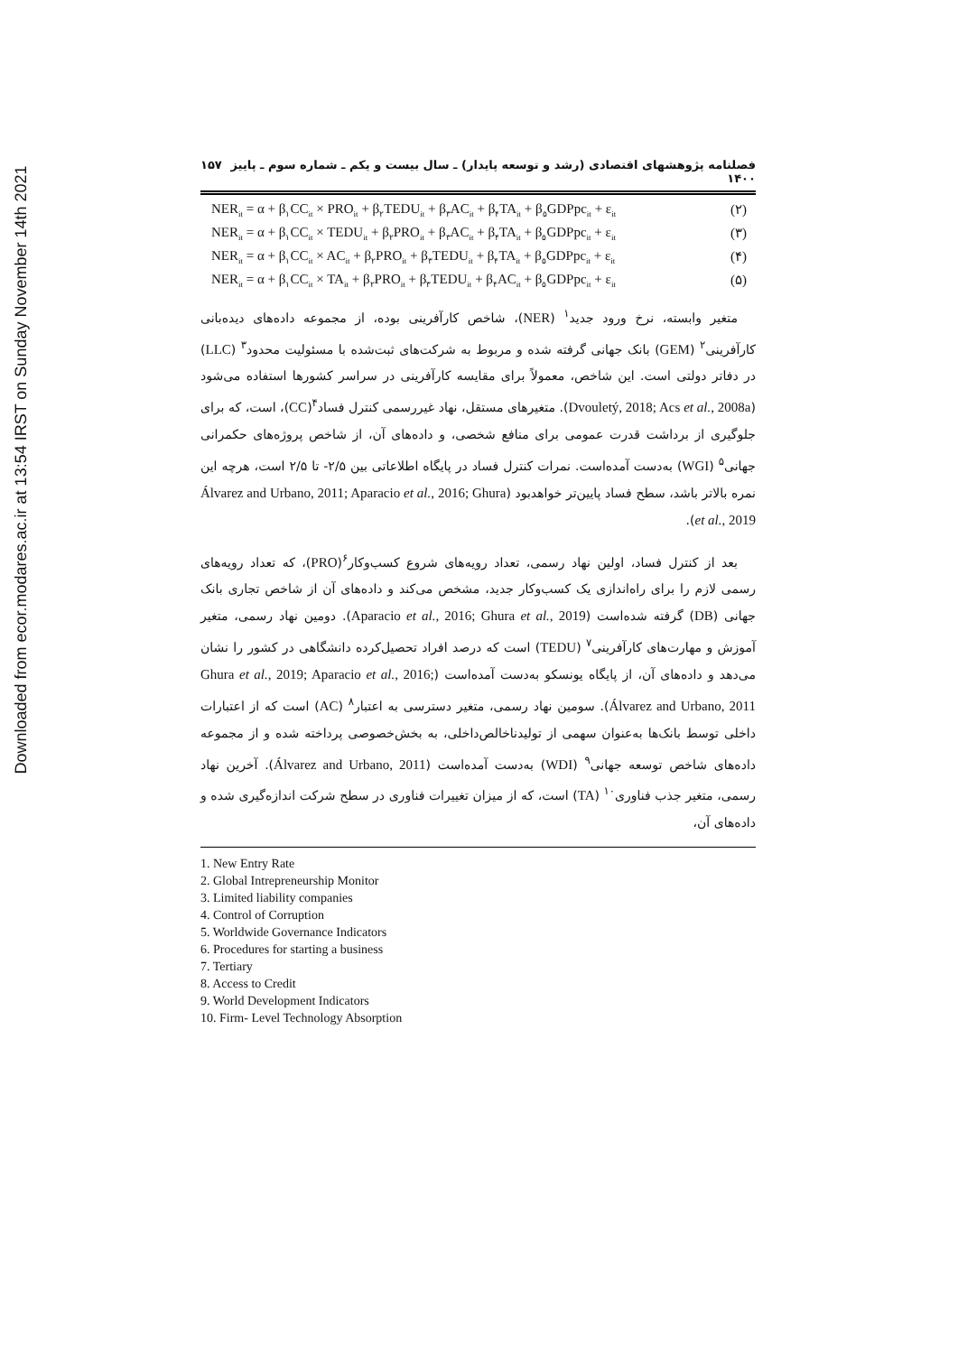Downloaded from ecor.modares.ac.ir at 13:54 IRST on Sunday November 14th 2021
فصلنامه پژوهشهای اقتصادی (رشد و توسعه پایدار) ـ سال بیست و یکم ـ شماره سوم ـ پاییز ۱۴۰۰ ۱۵۷
NER<sub>it</sub> = α + β<sub>۱</sub>CC<sub>it</sub> × PRO<sub>it</sub> + β<sub>۲</sub>TEDU<sub>it</sub> + β<sub>۳</sub>AC<sub>it</sub> + β<sub>۴</sub>TA<sub>it</sub> + β<sub>۵</sub>GDPpc<sub>it</sub> + ε<sub>it</sub> (۲)
NER<sub>it</sub> = α + β<sub>۱</sub>CC<sub>it</sub> × TEDU<sub>it</sub> + β<sub>۲</sub>PRO<sub>it</sub> + β<sub>۳</sub>AC<sub>it</sub> + β<sub>۴</sub>TA<sub>it</sub> + β<sub>۵</sub>GDPpc<sub>it</sub> + ε<sub>it</sub> (۳)
NER<sub>it</sub> = α + β<sub>۱</sub>CC<sub>it</sub> × AC<sub>it</sub> + β<sub>۲</sub>PRO<sub>it</sub> + β<sub>۳</sub>TEDU<sub>it</sub> + β<sub>۴</sub>TA<sub>it</sub> + β<sub>۵</sub>GDPpc<sub>it</sub> + ε<sub>it</sub> (۴)
NER<sub>it</sub> = α + β<sub>۱</sub>CC<sub>it</sub> × TA<sub>it</sub> + β<sub>۲</sub>PRO<sub>it</sub> + β<sub>۳</sub>TEDU<sub>it</sub> + β<sub>۴</sub>AC<sub>it</sub> + β<sub>۵</sub>GDPpc<sub>it</sub> + ε<sub>it</sub> (۵)
متغیر وابسته، نرخ ورود جدید<sup>۱</sup> (NER)، شاخص کارآفرینی بوده، از مجموعه داده‌های دیده‌بانی کارآفرینی<sup>۲</sup> (GEM) بانک جهانی گرفته شده و مربوط به شرکت‌های ثبت‌شده با مسئولیت محدود<sup>۳</sup> (LLC) در دفاتر دولتی است. این شاخص، معمولاً برای مقایسه کارآفرینی در سراسر کشورها استفاده می‌شود (Dvouletý, 2018; Acs et al., 2008a). متغیرهای مستقل، نهاد غیررسمی کنترل فساد<sup>۴</sup>(CC)، است، که برای جلوگیری از برداشت قدرت عمومی برای منافع شخصی، و داده‌های آن، از شاخص پروژه‌های حکمرانی جهانی<sup>۵</sup> (WGI) به‌دست آمده‌است. نمرات کنترل فساد در پایگاه اطلاعاتی بین ۲/۵- تا ۲/۵ است، هرچه این نمره بالاتر باشد، سطح فساد پایین‌تر خواهدبود (Álvarez and Urbano, 2011; Aparacio et al., 2016; Ghura et al., 2019).
بعد از کنترل فساد، اولین نهاد رسمی، تعداد رویه‌های شروع کسب‌وکار<sup>۶</sup>(PRO)، که تعداد رویه‌های رسمی لازم را برای راه‌اندازی یک کسب‌وکار جدید، مشخص می‌کند و داده‌های آن از شاخص تجاری بانک جهانی (DB) گرفته شده‌است (Aparacio et al., 2016; Ghura et al., 2019). دومین نهاد رسمی، متغیر آموزش و مهارت‌های کارآفرینی<sup>۷</sup> (TEDU) است که درصد افراد تحصیل‌کرده دانشگاهی در کشور را نشان می‌دهد و داده‌های آن، از پایگاه یونسکو به‌دست آمده‌است (Ghura et al., 2019; Aparacio et al., 2016; Álvarez and Urbano, 2011). سومین نهاد رسمی، متغیر دسترسی به اعتبار<sup>۸</sup> (AC) است که از اعتبارات داخلی توسط بانک‌ها به‌عنوان سهمی از تولیدناخالص‌داخلی، به بخش‌خصوصی پرداخته شده و از مجموعه داده‌های شاخص توسعه جهانی<sup>۹</sup> (WDI) به‌دست آمده‌است (Álvarez and Urbano, 2011). آخرین نهاد رسمی، متغیر جذب فناوری<sup>۱۰</sup> (TA) است، که از میزان تغییرات فناوری در سطح شرکت اندازه‌گیری شده و داده‌های آن،
1. New Entry Rate
2. Global Intrepreneurship Monitor
3. Limited liability companies
4. Control of Corruption
5. Worldwide Governance Indicators
6. Procedures for starting a business
7. Tertiary
8. Access to Credit
9. World Development Indicators
10. Firm- Level Technology Absorption